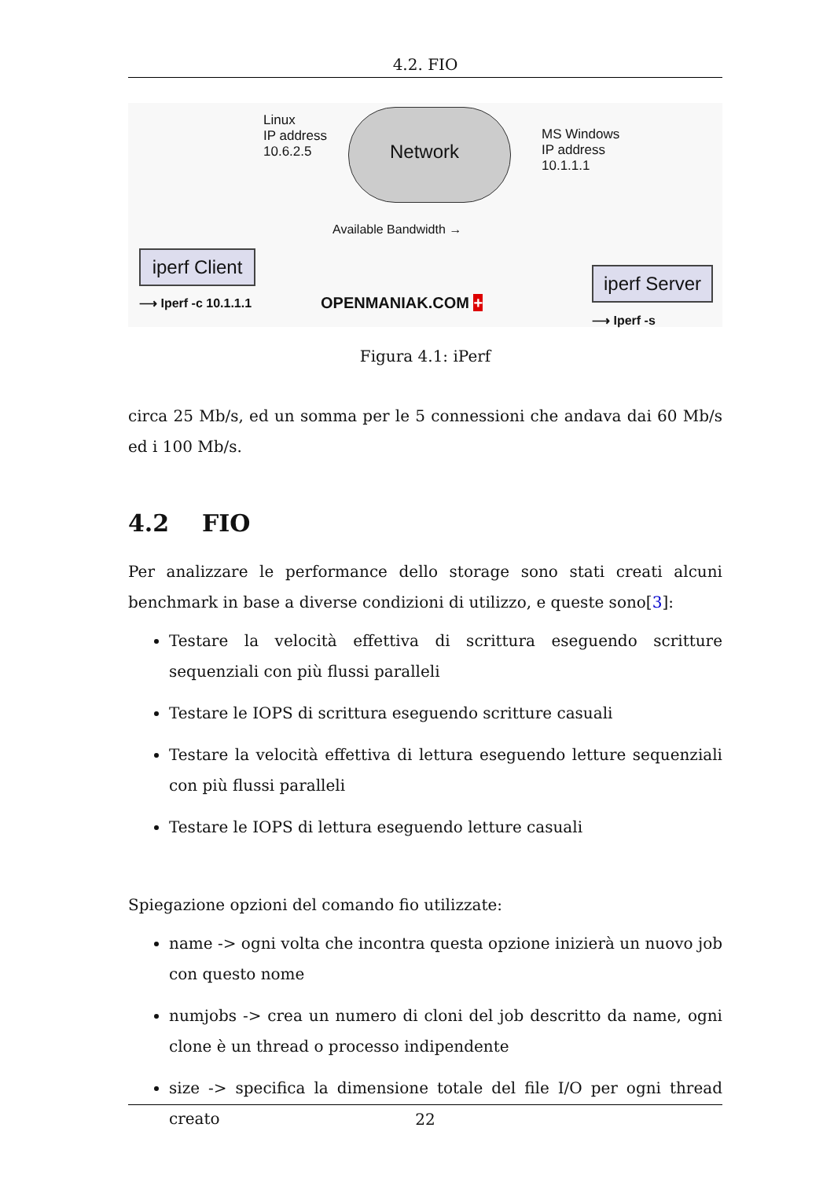4.2. FIO
Linux
IP address
10.6.2.5
Network
MS Windows
IP address
10.1.1.1
Available Bandwidth →
iperf Client
⟶ Iperf -c 10.1.1.1 OPENMANIAK.COM +
iperf Server
⟶ Iperf -s
Figura 4.1: iPerf
circa 25 Mb/s, ed un somma per le 5 connessioni che andava dai 60 Mb/s ed i 100 Mb/s.
4.2 FIO
Per analizzare le performance dello storage sono stati creati alcuni benchmark in base a diverse condizioni di utilizzo, e queste sono[3]:
Testare la velocità effettiva di scrittura eseguendo scritture sequenziali con più flussi paralleli
Testare le IOPS di scrittura eseguendo scritture casuali
Testare la velocità effettiva di lettura eseguendo letture sequenziali con più flussi paralleli
Testare le IOPS di lettura eseguendo letture casuali
Spiegazione opzioni del comando fio utilizzate:
name -> ogni volta che incontra questa opzione inizierà un nuovo job con questo nome
numjobs -> crea un numero di cloni del job descritto da name, ogni clone è un thread o processo indipendente
size -> specifica la dimensione totale del file I/O per ogni thread creato
22